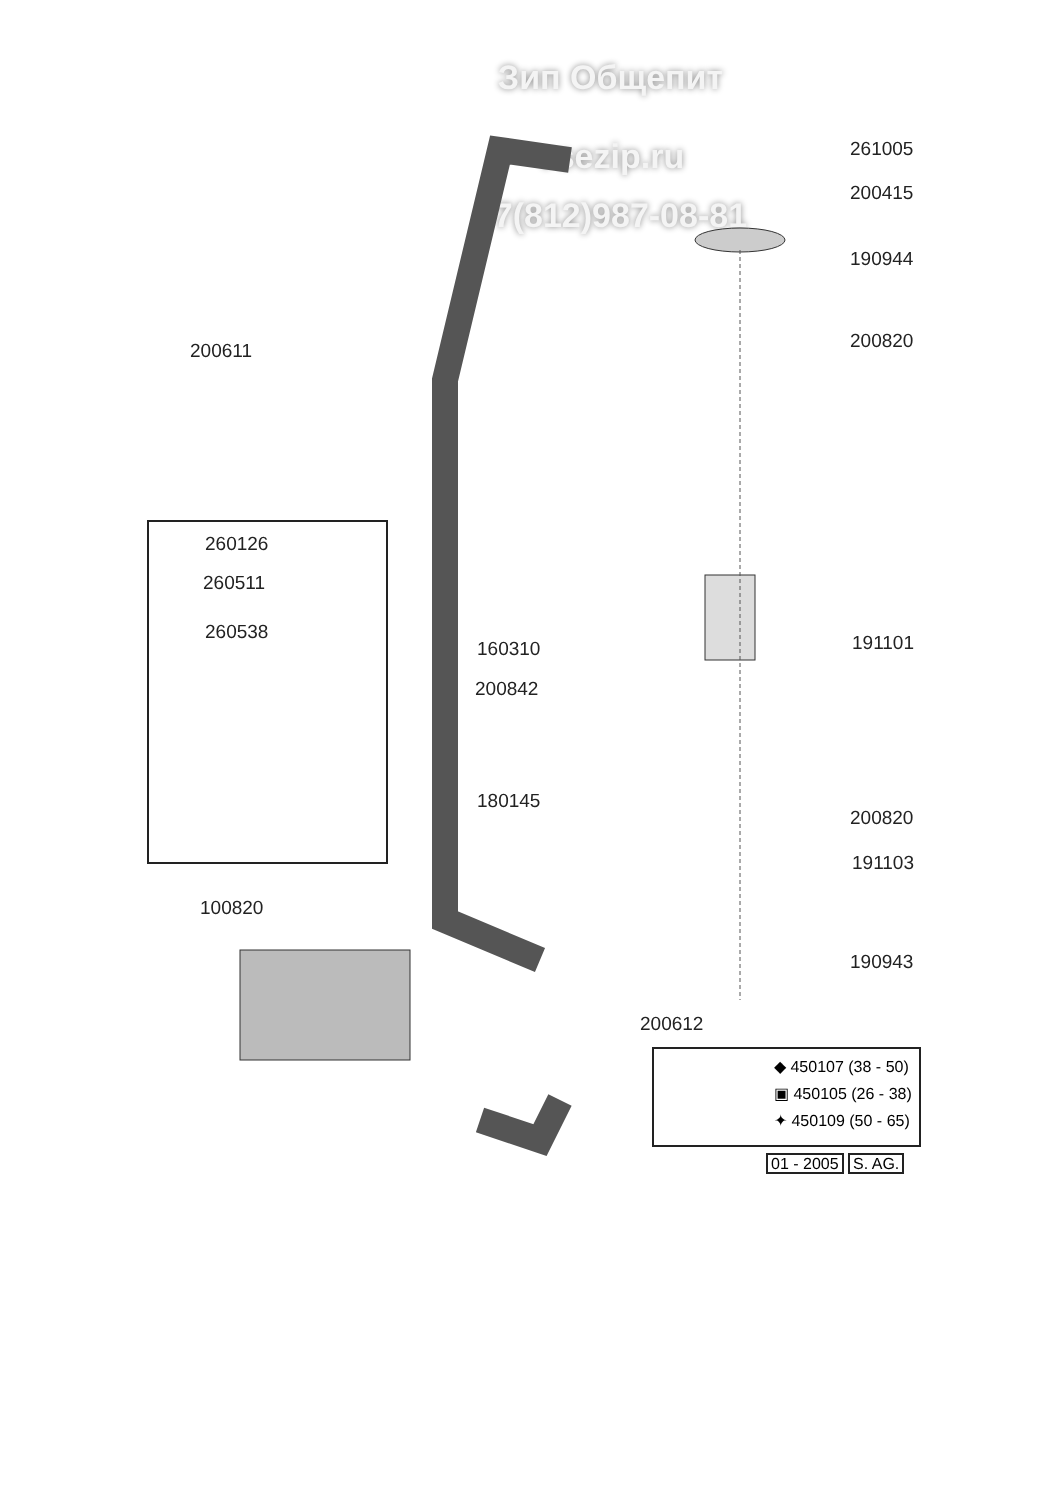Зип Общепит
vsezip.ru
+7(812)987-08-81
261005
200415
190944
200611 200820
260126
260511
260538
160310 191101
200842
180145
200820
191103
100820
190943
200612
◆ 450107 (38 - 50)
▣ 450105 (26 - 38)
✦ 450109 (50 - 65)
01 - 2005 S. AG.